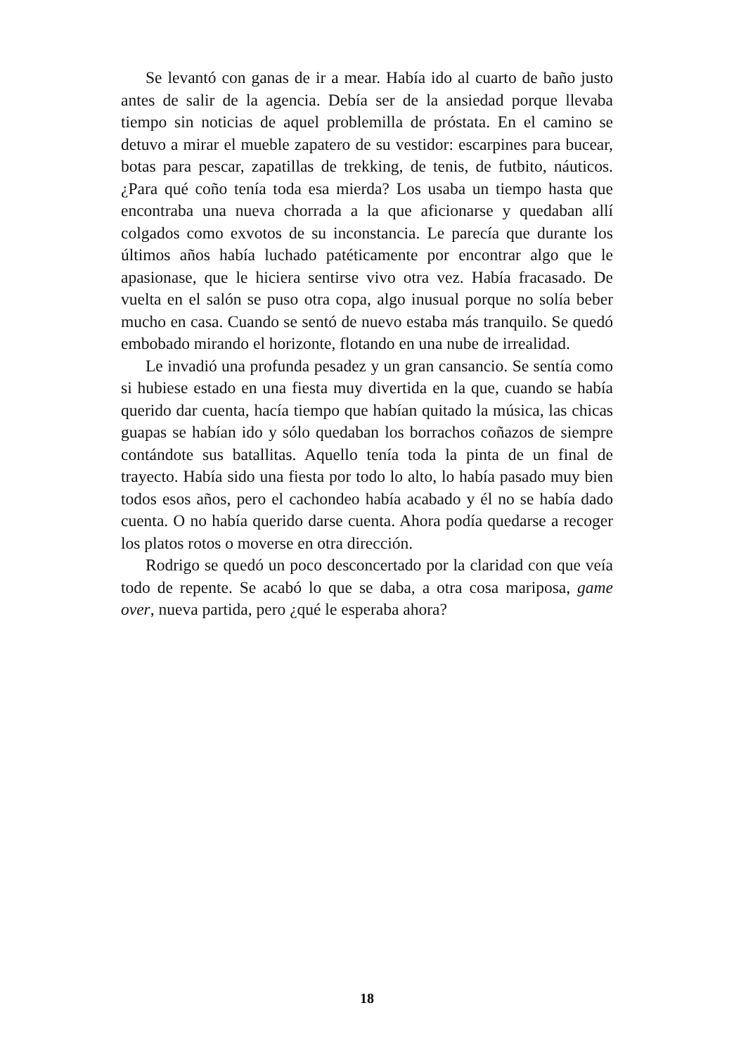Se levantó con ganas de ir a mear. Había ido al cuarto de baño justo antes de salir de la agencia. Debía ser de la ansiedad porque llevaba tiempo sin noticias de aquel problemilla de próstata. En el camino se detuvo a mirar el mueble zapatero de su vestidor: escarpines para bucear, botas para pescar, zapatillas de trekking, de tenis, de futbito, náuticos. ¿Para qué coño tenía toda esa mierda? Los usaba un tiempo hasta que encontraba una nueva chorrada a la que aficionarse y quedaban allí colgados como exvotos de su inconstancia. Le parecía que durante los últimos años había luchado patéticamente por encontrar algo que le apasionase, que le hiciera sentirse vivo otra vez. Había fracasado. De vuelta en el salón se puso otra copa, algo inusual porque no solía beber mucho en casa. Cuando se sentó de nuevo estaba más tranquilo. Se quedó embobado mirando el horizonte, flotando en una nube de irrealidad.
Le invadió una profunda pesadez y un gran cansancio. Se sentía como si hubiese estado en una fiesta muy divertida en la que, cuando se había querido dar cuenta, hacía tiempo que habían quitado la música, las chicas guapas se habían ido y sólo quedaban los borrachos coñazos de siempre contándote sus batallitas. Aquello tenía toda la pinta de un final de trayecto. Había sido una fiesta por todo lo alto, lo había pasado muy bien todos esos años, pero el cachondeo había acabado y él no se había dado cuenta. O no había querido darse cuenta. Ahora podía quedarse a recoger los platos rotos o moverse en otra dirección.
Rodrigo se quedó un poco desconcertado por la claridad con que veía todo de repente. Se acabó lo que se daba, a otra cosa mariposa, game over, nueva partida, pero ¿qué le esperaba ahora?
18